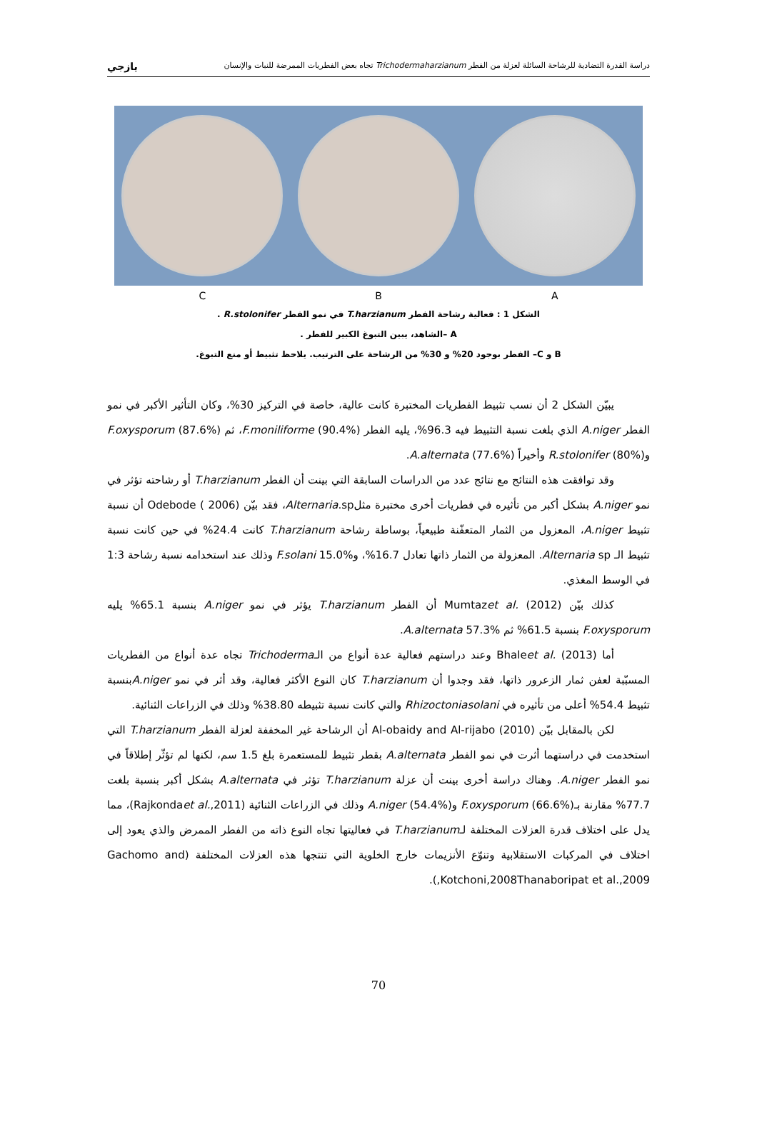دراسة القدرة التضادية للرشاحة السائلة لعزلة من الفطر Trichodermaharzianum تجاه بعض الفطريات الممرضة للنبات والإنسان يازجي
C B A
الشكل 1 : فعالية رشاحة الفطر T.harzianum في نمو الفطر R.stolonifer .
A –الشاهد، يبين التبوغ الكبير للفطر .
B و C– الفطر بوجود 20% و 30% من الرشاحة على الترتيب. يلاحظ تثبيط أو منع التبوغ.
يبيّن الشكل 2 أن نسب تثبيط الفطريات المختبرة كانت عالية، خاصة في التركيز 30%، وكان التأثير الأكبر في نمو الفطر A.niger الذي بلغت نسبة التثبيط فيه 96.3%، يليه الفطر F.moniliforme (90.4%)، ثم F.oxysporum (87.6%) وR.stolonifer (80%) وأخيراً A.alternata (77.6%).
وقد توافقت هذه النتائج مع نتائج عدد من الدراسات السابقة التي بينت أن الفطر T.harzianum أو رشاحته تؤثر في نمو A.niger بشكل أكبر من تأثيره في فطريات أخرى مختبرة مثلAlternaria.sp، فقد بيّن Odebode ( 2006) أن نسبة تثبيط A.niger، المعزول من الثمار المتعفّنة طبيعياً، بوساطة رشاحة T.harzianum كانت 24.4% في حين كانت نسبة تثبيط الـ Alternaria sp. المعزولة من الثمار ذاتها تعادل 16.7%، وF.solani 15.0% وذلك عند استخدامه نسبة رشاحة 1:3 في الوسط المغذي.
كذلك بيّن Mumtazet al. (2012) أن الفطر T.harzianum يؤثر في نمو A.niger بنسبة 65.1% يليه F.oxysporum بنسبة 61.5% ثم A.alternata 57.3%.
أما Bhaleet al. (2013) وعند دراستهم فعالية عدة أنواع من الـTrichoderma تجاه عدة أنواع من الفطريات المسبّبة لعفن ثمار الزعرور ذاتها، فقد وجدوا أن T.harzianum كان النوع الأكثر فعالية، وقد أثر في نمو A.nigerبنسبة تثبيط 54.4% أعلى من تأثيره في Rhizoctoniasolani والتي كانت نسبة تثبيطه 38.80% وذلك في الزراعات الثنائية.
لكن بالمقابل بيّن Al-obaidy and Al-rijabo (2010) أن الرشاحة غير المخففة لعزلة الفطر T.harzianum التي استخدمت في دراستهما أثرت في نمو الفطر A.alternata بقطر تثبيط للمستعمرة بلغ 1.5 سم، لكنها لم تؤثّر إطلاقاً في نمو الفطر A.niger. وهناك دراسة أخرى بينت أن عزلة T.harzianum تؤثر في A.alternata بشكل أكبر بنسبة بلغت 77.7% مقارنة بـF.oxysporum (66.6%) وA.niger (54.4%) وذلك في الزراعات الثنائية (Rajkondaet al.,2011)، مما يدل على اختلاف قدرة العزلات المختلفة لـT.harzianum في فعاليتها تجاه النوع ذاته من الفطر الممرض والذي يعود إلى اختلاف في المركبات الاستقلابية وتنوّع الأنزيمات خارج الخلوية التي تنتجها هذه العزلات المختلفة (Gachomo and Kotchoni,2008Thanaboripat et al.,2009,).
70